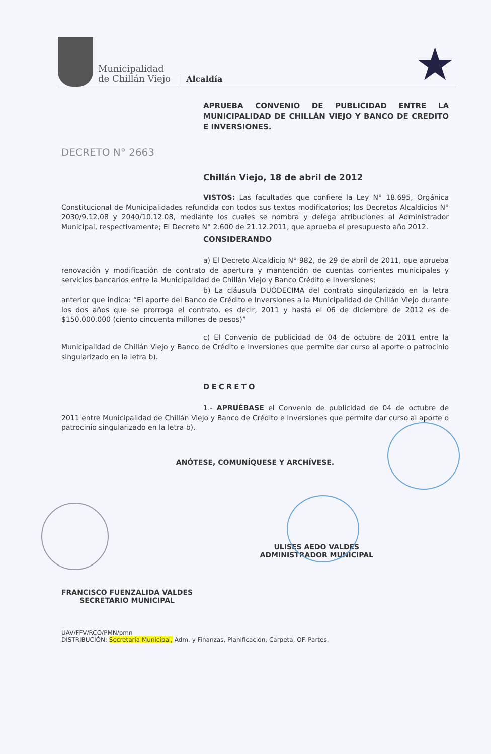Municipalidad
de Chillán Viejo
Alcaldía
★
APRUEBA CONVENIO DE PUBLICIDAD ENTRE LA MUNICIPALIDAD DE CHILLÁN VIEJO Y BANCO DE CREDITO E INVERSIONES.
DECRETO N° 2663
Chillán Viejo, 18 de abril de 2012
VISTOS: Las facultades que confiere la Ley N° 18.695, Orgánica Constitucional de Municipalidades refundida con todos sus textos modificatorios; los Decretos Alcaldicios N° 2030/9.12.08 y 2040/10.12.08, mediante los cuales se nombra y delega atribuciones al Administrador Municipal, respectivamente; El Decreto N° 2.600 de 21.12.2011, que aprueba el presupuesto año 2012.
CONSIDERANDO
a) El Decreto Alcaldicio N° 982, de 29 de abril de 2011, que aprueba renovación y modificación de contrato de apertura y mantención de cuentas corrientes municipales y servicios bancarios entre la Municipalidad de Chillán Viejo y Banco Crédito e Inversiones;
b) La cláusula DUODECIMA del contrato singularizado en la letra anterior que indica: “El aporte del Banco de Crédito e Inversiones a la Municipalidad de Chillán Viejo durante los dos años que se prorroga el contrato, es decir, 2011 y hasta el 06 de diciembre de 2012 es de $150.000.000 (ciento cincuenta millones de pesos)”
c) El Convenio de publicidad de 04 de octubre de 2011 entre la Municipalidad de Chillán Viejo y Banco de Crédito e Inversiones que permite dar curso al aporte o patrocinio singularizado en la letra b).
DECRETO
1.- APRUÉBASE el Convenio de publicidad de 04 de octubre de 2011 entre Municipalidad de Chillán Viejo y Banco de Crédito e Inversiones que permite dar curso al aporte o patrocinio singularizado en la letra b).
ANÓTESE, COMUNÍQUESE Y ARCHÍVESE.
FRANCISCO FUENZALIDA VALDES
SECRETARIO MUNICIPAL
ULISES AEDO VALDES
ADMINISTRADOR MUNICIPAL
UAV/FFV/RCO/PMN/pmn
DISTRIBUCIÓN: Secretaría Municipal, Adm. y Finanzas, Planificación, Carpeta, OF. Partes.